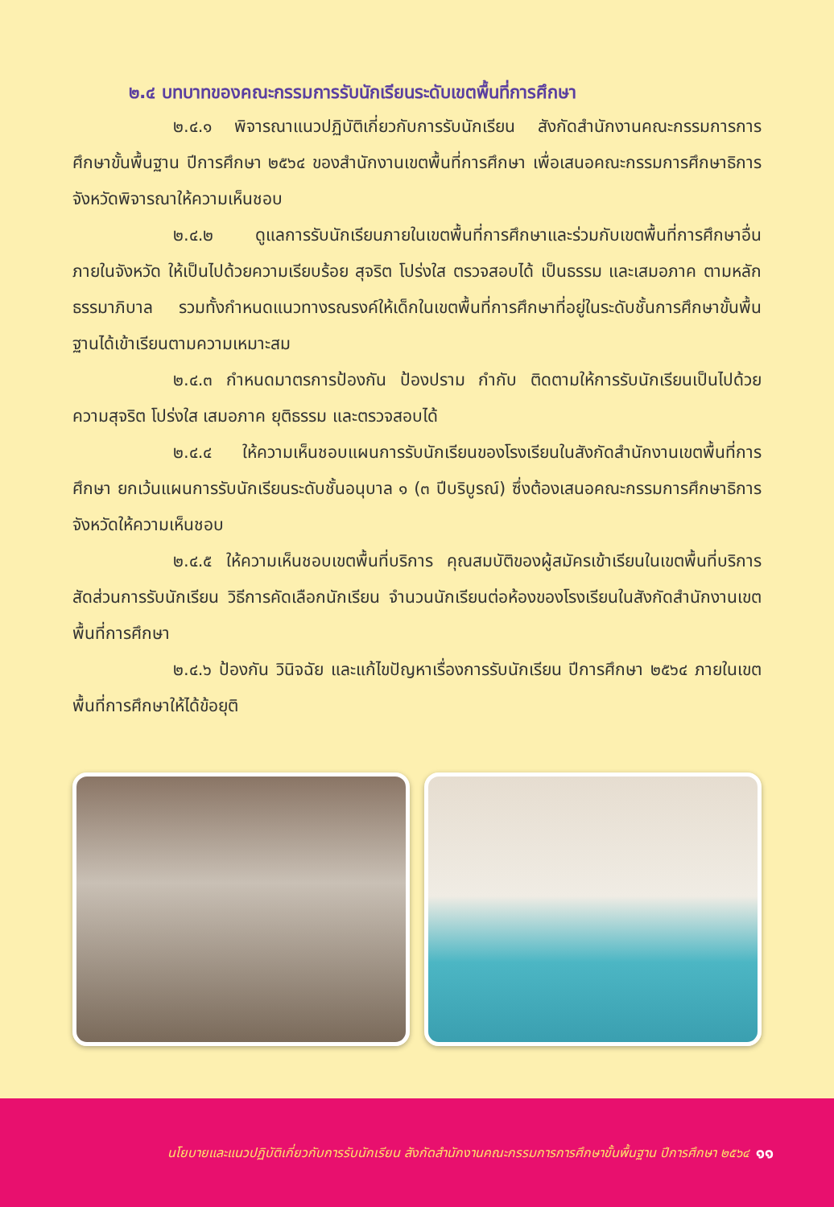๒.๔ บทบาทของคณะกรรมการรับนักเรียนระดับเขตพื้นที่การศึกษา
๒.๔.๑ พิจารณาแนวปฏิบัติเกี่ยวกับการรับนักเรียน สังกัดสำนักงานคณะกรรมการการศึกษาขั้นพื้นฐาน ปีการศึกษา ๒๕๖๔ ของสำนักงานเขตพื้นที่การศึกษา เพื่อเสนอคณะกรรมการศึกษาธิการจังหวัดพิจารณาให้ความเห็นชอบ
๒.๔.๒ ดูแลการรับนักเรียนภายในเขตพื้นที่การศึกษาและร่วมกับเขตพื้นที่การศึกษาอื่นภายในจังหวัด ให้เป็นไปด้วยความเรียบร้อย สุจริต โปร่งใส ตรวจสอบได้ เป็นธรรม และเสมอภาค ตามหลักธรรมาภิบาล รวมทั้งกำหนดแนวทางรณรงค์ให้เด็กในเขตพื้นที่การศึกษาที่อยู่ในระดับชั้นการศึกษาขั้นพื้นฐานได้เข้าเรียนตามความเหมาะสม
๒.๔.๓ กำหนดมาตรการป้องกัน ป้องปราม กำกับ ติดตามให้การรับนักเรียนเป็นไปด้วยความสุจริต โปร่งใส เสมอภาค ยุติธรรม และตรวจสอบได้
๒.๔.๔ ให้ความเห็นชอบแผนการรับนักเรียนของโรงเรียนในสังกัดสำนักงานเขตพื้นที่การศึกษา ยกเว้นแผนการรับนักเรียนระดับชั้นอนุบาล ๑ (๓ ปีบริบูรณ์) ซึ่งต้องเสนอคณะกรรมการศึกษาธิการจังหวัดให้ความเห็นชอบ
๒.๔.๕ ให้ความเห็นชอบเขตพื้นที่บริการ คุณสมบัติของผู้สมัครเข้าเรียนในเขตพื้นที่บริการ สัดส่วนการรับนักเรียน วิธีการคัดเลือกนักเรียน จำนวนนักเรียนต่อห้องของโรงเรียนในสังกัดสำนักงานเขตพื้นที่การศึกษา
๒.๔.๖ ป้องกัน วินิจฉัย และแก้ไขปัญหาเรื่องการรับนักเรียน ปีการศึกษา ๒๕๖๔ ภายในเขตพื้นที่การศึกษาให้ได้ข้อยุติ
นโยบายและแนวปฏิบัติเกี่ยวกับการรับนักเรียน สังกัดสำนักงานคณะกรรมการการศึกษาขั้นพื้นฐาน ปีการศึกษา ๒๕๖๔ ๑๑